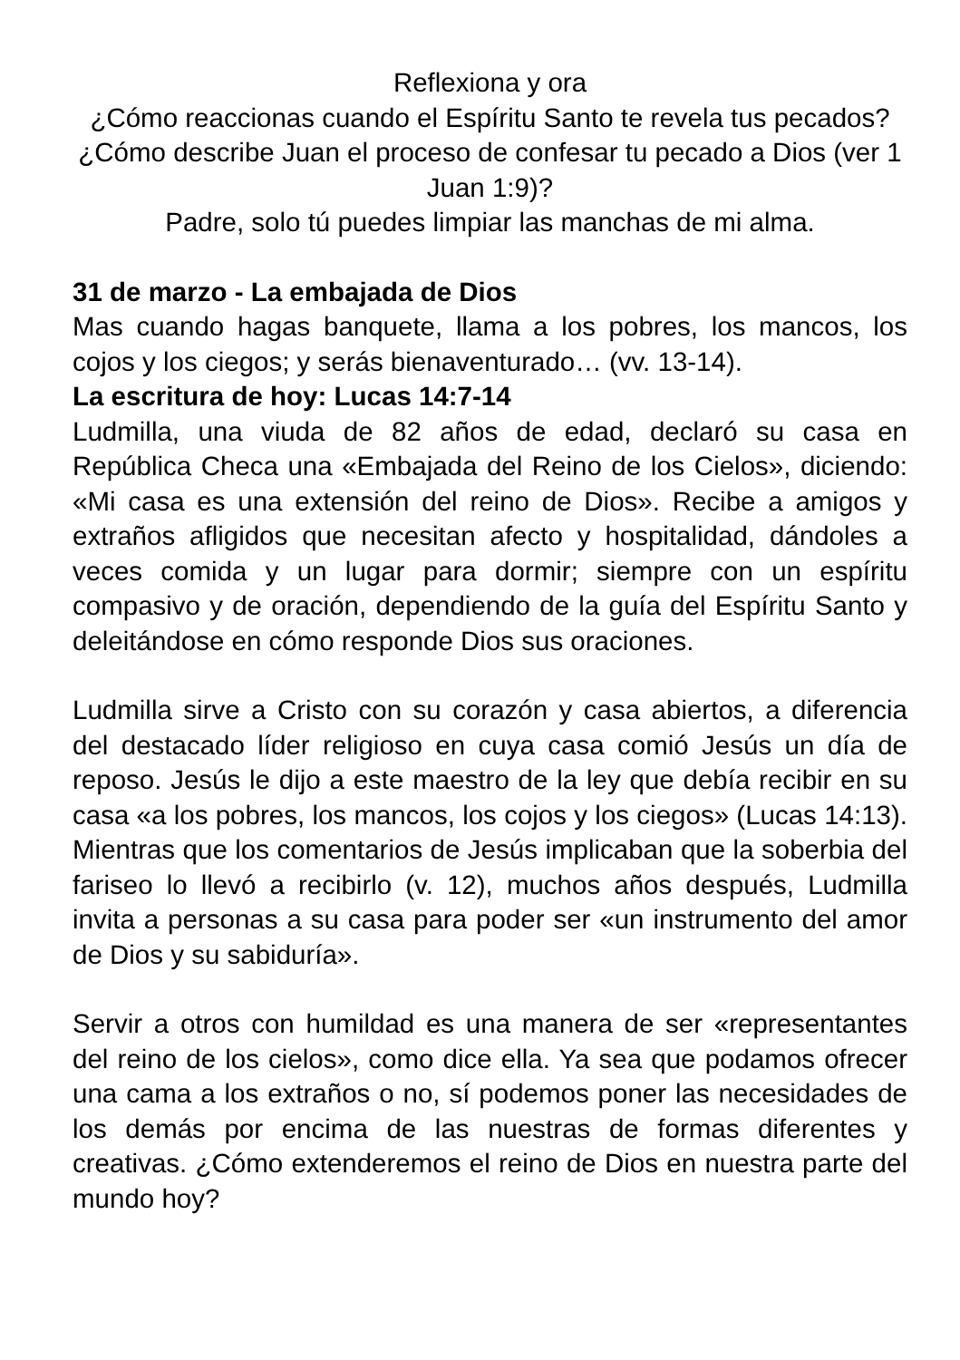Reflexiona y ora
¿Cómo reaccionas cuando el Espíritu Santo te revela tus pecados? ¿Cómo describe Juan el proceso de confesar tu pecado a Dios (ver 1 Juan 1:9)?
Padre, solo tú puedes limpiar las manchas de mi alma.
31 de marzo - La embajada de Dios
Mas cuando hagas banquete, llama a los pobres, los mancos, los cojos y los ciegos; y serás bienaventurado… (vv. 13-14).
La escritura de hoy: Lucas 14:7-14
Ludmilla, una viuda de 82 años de edad, declaró su casa en República Checa una «Embajada del Reino de los Cielos», diciendo: «Mi casa es una extensión del reino de Dios». Recibe a amigos y extraños afligidos que necesitan afecto y hospitalidad, dándoles a veces comida y un lugar para dormir; siempre con un espíritu compasivo y de oración, dependiendo de la guía del Espíritu Santo y deleitándose en cómo responde Dios sus oraciones.
Ludmilla sirve a Cristo con su corazón y casa abiertos, a diferencia del destacado líder religioso en cuya casa comió Jesús un día de reposo. Jesús le dijo a este maestro de la ley que debía recibir en su casa «a los pobres, los mancos, los cojos y los ciegos» (Lucas 14:13). Mientras que los comentarios de Jesús implicaban que la soberbia del fariseo lo llevó a recibirlo (v. 12), muchos años después, Ludmilla invita a personas a su casa para poder ser «un instrumento del amor de Dios y su sabiduría».
Servir a otros con humildad es una manera de ser «representantes del reino de los cielos», como dice ella. Ya sea que podamos ofrecer una cama a los extraños o no, sí podemos poner las necesidades de los demás por encima de las nuestras de formas diferentes y creativas. ¿Cómo extenderemos el reino de Dios en nuestra parte del mundo hoy?